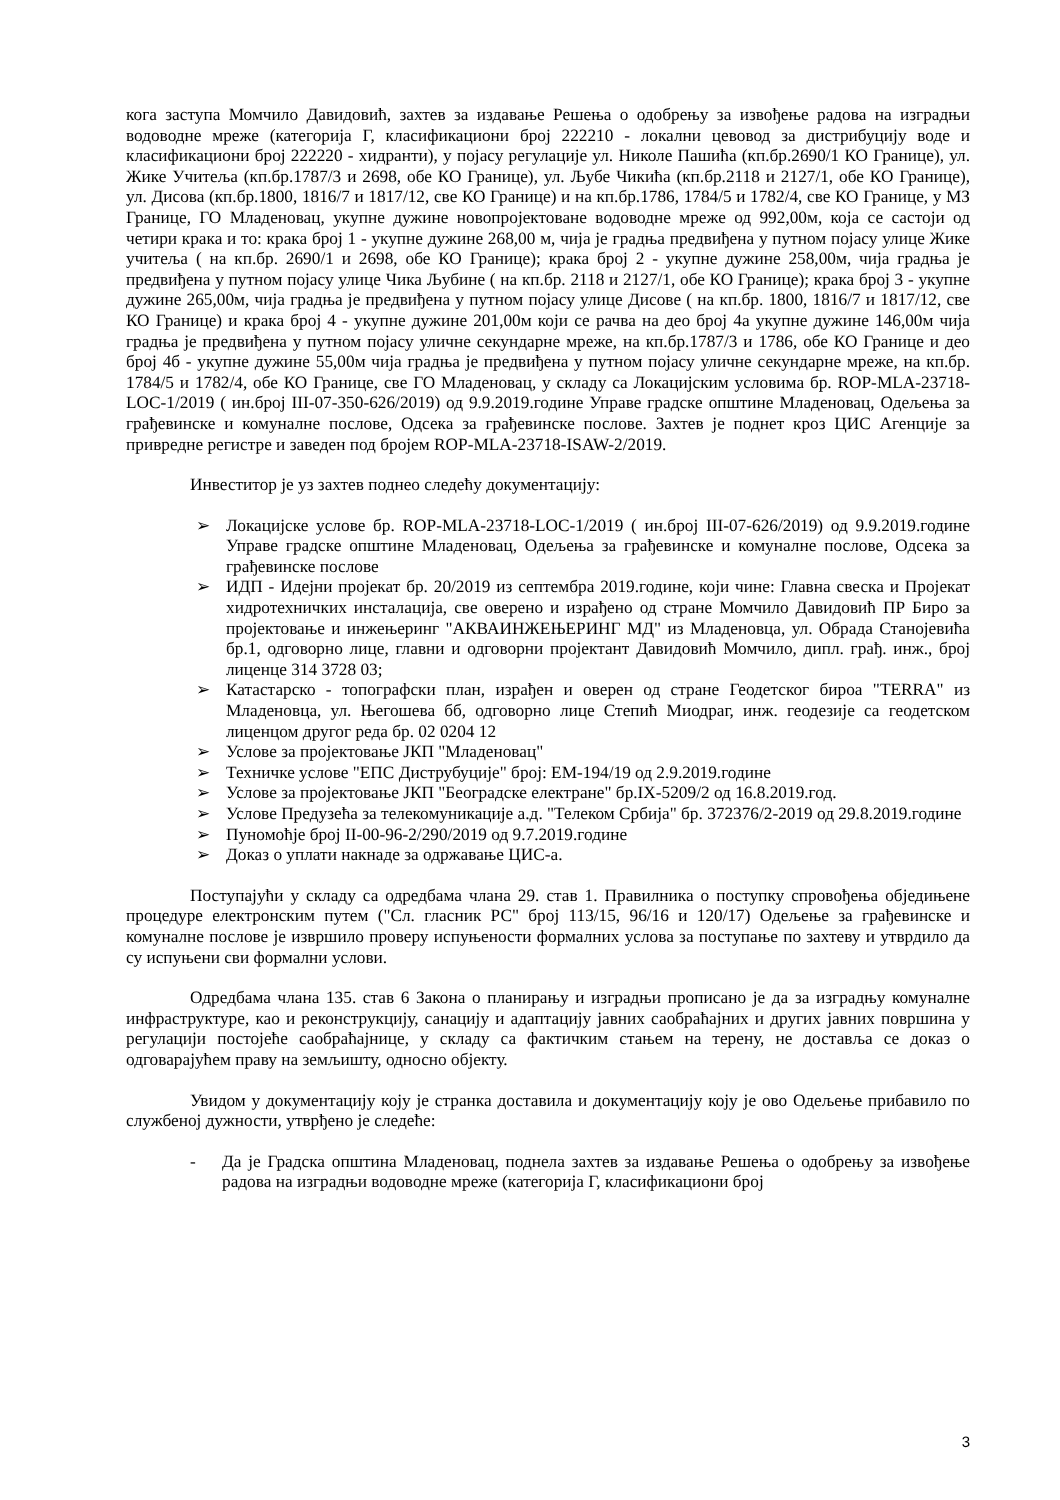кога заступа Момчило Давидовић, захтев за издавање Решења о одобрењу за извођење радова на изградњи водоводне мреже (категорија Г, класификациони број 222210 - локални цевовод за дистрибуцију воде и класификациони број 222220 - хидранти), у појасу регулације ул. Николе Пашића (кп.бр.2690/1 КО Границе), ул. Жике Учитеља (кп.бр.1787/3 и 2698, обе КО Границе), ул. Љубе Чикића (кп.бр.2118 и 2127/1, обе КО Границе), ул. Дисова (кп.бр.1800, 1816/7 и 1817/12, све КО Границе) и на кп.бр.1786, 1784/5 и 1782/4, све КО Границе, у МЗ Границе, ГО Младеновац, укупне дужине новопројектоване водоводне мреже од 992,00м, која се састоји од четири крака и то: крака број 1 - укупне дужине 268,00 м, чија је градња предвиђена у путном појасу улице Жике учитеља ( на кп.бр. 2690/1 и 2698, обе КО Границе); крака број 2 - укупне дужине 258,00м, чија градња је предвиђена у путном појасу улице Чика Љубине ( на кп.бр. 2118 и 2127/1, обе КО Границе); крака број 3 - укупне дужине 265,00м, чија градња је предвиђена у путном појасу улице Дисове ( на кп.бр. 1800, 1816/7 и 1817/12, све КО Границе) и крака број 4 - укупне дужине 201,00м који се рачва на део број 4а укупне дужине 146,00м чија градња је предвиђена у путном појасу уличне секундарне мреже, на кп.бр.1787/3 и 1786, обе КО Границе и део број 4б - укупне дужине 55,00м чија градња је предвиђена у путном појасу уличне секундарне мреже, на кп.бр. 1784/5 и 1782/4, обе КО Границе, све ГО Младеновац, у складу са Локацијским условима бр. ROP-MLA-23718-LOC-1/2019 ( ин.број III-07-350-626/2019) од 9.9.2019.године Управе градске општине Младеновац, Одељења за грађевинске и комуналне послове, Одсека за грађевинске послове. Захтев је поднет кроз ЦИС Агенције за привредне регистре и заведен под бројем ROP-MLA-23718-ISAW-2/2019.
Инвеститор је уз захтев поднео следећу документацију:
➢ Локацијске услове бр. ROP-MLA-23718-LOC-1/2019 ( ин.број III-07-626/2019) од 9.9.2019.године Управе градске општине Младеновац, Одељења за грађевинске и комуналне послове, Одсека за грађевинске послове
➢ ИДП - Идејни пројекат бр. 20/2019 из септембра 2019.године, који чине: Главна свеска и Пројекат хидротехничких инсталација, све оверено и израђено од стране Момчило Давидовић ПР Биро за пројектовање и инжењеринг "АКВАИНЖЕЊЕРИНГ МД" из Младеновца, ул. Обрада Станојевића бр.1, одговорно лице, главни и одговорни пројектант Давидовић Момчило, дипл. грађ. инж., број лиценце 314 3728 03;
➢ Катастарско - топографски план, израђен и оверен од стране Геодетског бироа "TERRA" из Младеновца, ул. Његошева бб, одговорно лице Степић Миодраг, инж. геодезије са геодетском лиценцом другог реда бр. 02 0204 12
➢ Услове за пројектовање ЈКП "Младеновац"
➢ Техничке услове "ЕПС Диструбуције" број: ЕМ-194/19 од 2.9.2019.године
➢ Услове за пројектовање ЈКП "Београдске електране" бр.IX-5209/2 од 16.8.2019.год.
➢ Услове Предузећа за телекомуникације а.д. "Телеком Србија" бр. 372376/2-2019 од 29.8.2019.године
➢ Пуномоћје број II-00-96-2/290/2019 од 9.7.2019.године
➢ Доказ о уплати накнаде за одржавање ЦИС-а.
Поступајући у складу са одредбама члана 29. став 1. Правилника о поступку спровођења обједињене процедуре електронским путем ("Сл. гласник РС" број 113/15, 96/16 и 120/17) Одељење за грађевинске и комуналне послове је извршило проверу испуњености формалних услова за поступање по захтеву и утврдило да су испуњени сви формални услови.
Одредбама члана 135. став 6 Закона о планирању и изградњи прописано је да за изградњу комуналне инфраструктуре, као и реконструкцију, санацију и адаптацију јавних саобраћајних и других јавних површина у регулацији постојеће саобраћајнице, у складу са фактичким стањем на терену, не доставља се доказ о одговарајућем праву на земљишту, односно објекту.
Увидом у документацију коју је странка доставила и документацију коју је ово Одељење прибавило по службеној дужности, утврђено је следеће:
- Да је Градска општина Младеновац, поднела захтев за издавање Решења о одобрењу за извођење радова на изградњи водоводне мреже (категорија Г, класификациони број
3